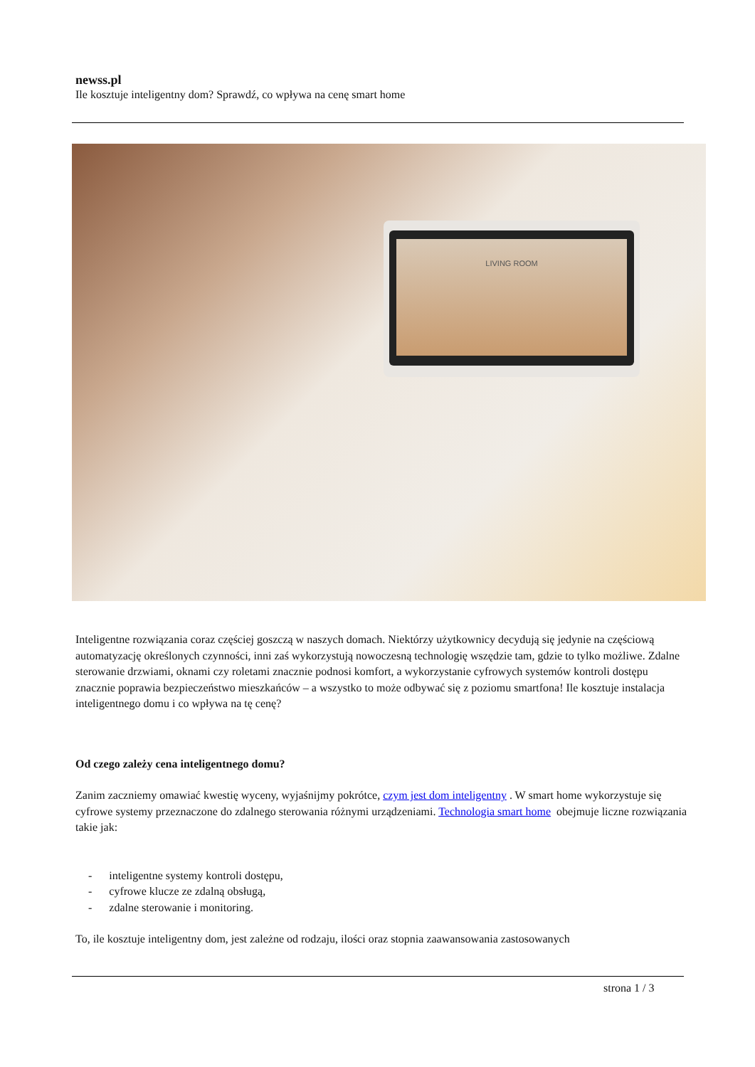newss.pl
Ile kosztuje inteligentny dom? Sprawdź, co wpływa na cenę smart home
LIVING ROOM
Inteligentne rozwiązania coraz częściej goszczą w naszych domach. Niektórzy użytkownicy decydują się jedynie na częściową automatyzację określonych czynności, inni zaś wykorzystują nowoczesną technologię wszędzie tam, gdzie to tylko możliwe. Zdalne sterowanie drzwiami, oknami czy roletami znacznie podnosi komfort, a wykorzystanie cyfrowych systemów kontroli dostępu znacznie poprawia bezpieczeństwo mieszkańców – a wszystko to może odbywać się z poziomu smartfona! Ile kosztuje instalacja inteligentnego domu i co wpływa na tę cenę?
Od czego zależy cena inteligentnego domu?
Zanim zaczniemy omawiać kwestię wyceny, wyjaśnijmy pokrótce, czym jest dom inteligentny . W smart home wykorzystuje się cyfrowe systemy przeznaczone do zdalnego sterowania różnymi urządzeniami. Technologia smart home obejmuje liczne rozwiązania takie jak:
- inteligentne systemy kontroli dostępu,
- cyfrowe klucze ze zdalną obsługą,
- zdalne sterowanie i monitoring.
To, ile kosztuje inteligentny dom, jest zależne od rodzaju, ilości oraz stopnia zaawansowania zastosowanych
strona 1 / 3